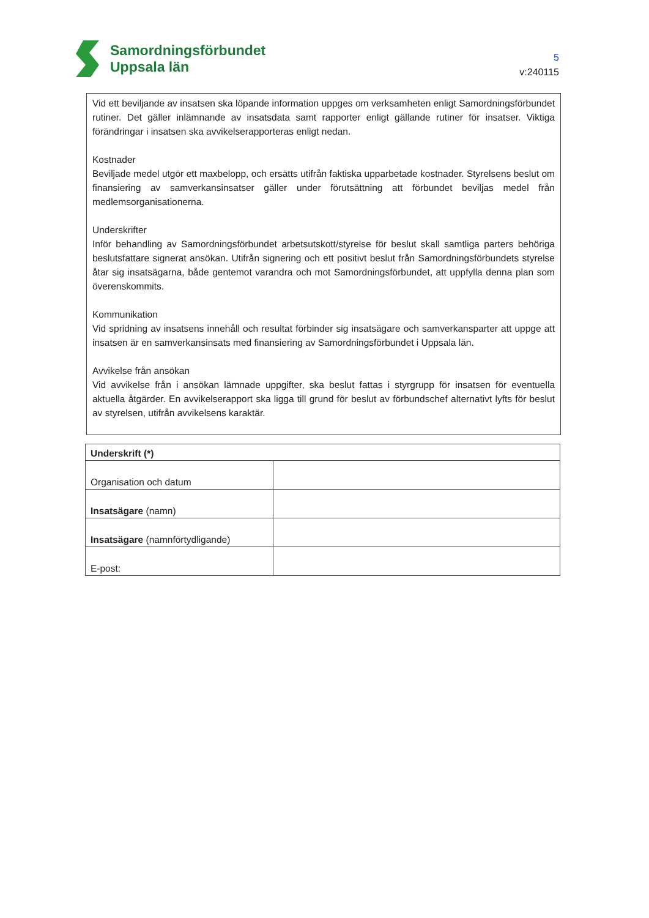Samordningsförbundet
Uppsala län
5
v:240115
Vid ett beviljande av insatsen ska löpande information uppges om verksamheten enligt Samordningsförbundet rutiner. Det gäller inlämnande av insatsdata samt rapporter enligt gällande rutiner för insatser. Viktiga förändringar i insatsen ska avvikelserapporteras enligt nedan.
Kostnader
Beviljade medel utgör ett maxbelopp, och ersätts utifrån faktiska upparbetade kostnader. Styrelsens beslut om finansiering av samverkansinsatser gäller under förutsättning att förbundet beviljas medel från medlemsorganisationerna.
Underskrifter
Inför behandling av Samordningsförbundet arbetsutskott/styrelse för beslut skall samtliga parters behöriga beslutsfattare signerat ansökan. Utifrån signering och ett positivt beslut från Samordningsförbundets styrelse åtar sig insatsägarna, både gentemot varandra och mot Samordningsförbundet, att uppfylla denna plan som överenskommits.
Kommunikation
Vid spridning av insatsens innehåll och resultat förbinder sig insatsägare och samverkansparter att uppge att insatsen är en samverkansinsats med finansiering av Samordningsförbundet i Uppsala län.
Avvikelse från ansökan
Vid avvikelse från i ansökan lämnade uppgifter, ska beslut fattas i styrgrupp för insatsen för eventuella aktuella åtgärder. En avvikelserapport ska ligga till grund för beslut av förbundschef alternativt lyfts för beslut av styrelsen, utifrån avvikelsens karaktär.
| Underskrift (*) | |
| --- | --- |
| Organisation och datum | |
| Insatsägare (namn) | |
| Insatsägare (namnförtydligande) | |
| E-post: | |